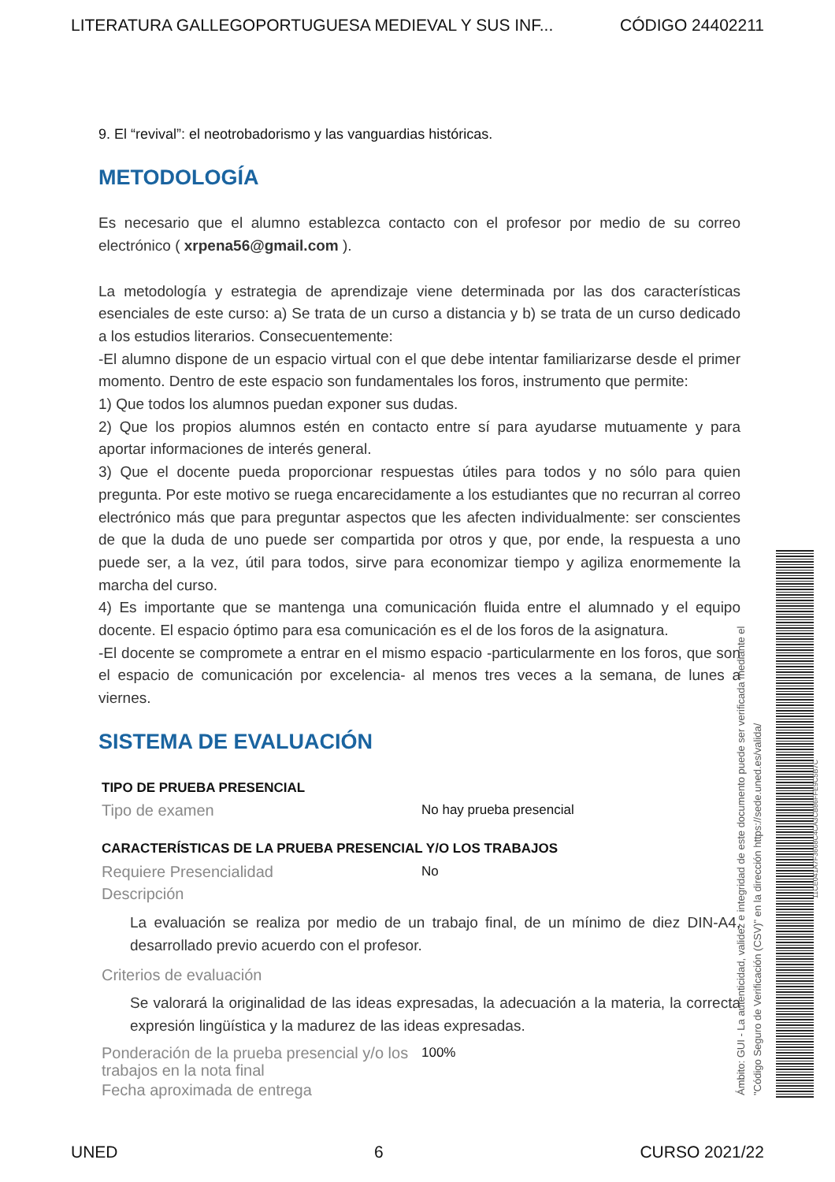LITERATURA GALLEGOPORTUGUESA MEDIEVAL Y SUS INF... CÓDIGO 24402211
9. El “revival”: el neotrobadorismo y las vanguardias históricas.
METODOLOGÍA
Es necesario que el alumno establezca contacto con el profesor por medio de su correo electrónico ( xrpena56@gmail.com ).
La metodología y estrategia de aprendizaje viene determinada por las dos características esenciales de este curso: a) Se trata de un curso a distancia y b) se trata de un curso dedicado a los estudios literarios. Consecuentemente:
-El alumno dispone de un espacio virtual con el que debe intentar familiarizarse desde el primer momento. Dentro de este espacio son fundamentales los foros, instrumento que permite:
1) Que todos los alumnos puedan exponer sus dudas.
2) Que los propios alumnos estén en contacto entre sí para ayudarse mutuamente y para aportar informaciones de interés general.
3) Que el docente pueda proporcionar respuestas útiles para todos y no sólo para quien pregunta. Por este motivo se ruega encarecidamente a los estudiantes que no recurran al correo electrónico más que para preguntar aspectos que les afecten individualmente: ser conscientes de que la duda de uno puede ser compartida por otros y que, por ende, la respuesta a uno puede ser, a la vez, útil para todos, sirve para economizar tiempo y agiliza enormemente la marcha del curso.
4) Es importante que se mantenga una comunicación fluida entre el alumnado y el equipo docente. El espacio óptimo para esa comunicación es el de los foros de la asignatura.
-El docente se compromete a entrar en el mismo espacio -particularmente en los foros, que son el espacio de comunicación por excelencia- al menos tres veces a la semana, de lunes a viernes.
SISTEMA DE EVALUACIÓN
TIPO DE PRUEBA PRESENCIAL
Tipo de examen No hay prueba presencial
CARACTERÍSTICAS DE LA PRUEBA PRESENCIAL Y/O LOS TRABAJOS
Requiere Presencialidad No
Descripción
La evaluación se realiza por medio de un trabajo final, de un mínimo de diez DIN-A4, desarrollado previo acuerdo con el profesor.
Criterios de evaluación
Se valorará la originalidad de las ideas expresadas, la adecuación a la materia, la correcta expresión lingüística y la madurez de las ideas expresadas.
Ponderación de la prueba presencial y/o los trabajos en la nota final 100%
Fecha aproximada de entrega
Ámbito: GUI - La autenticidad, validez e integridad de este documento puede ser verificada mediante el
"Código Seguro de Verificación (CSV)" en la dirección https://sede.uned.es/valida/
11CE041A7F3668C4CA3CB86FFE9C5B7C
UNED 6 CURSO 2021/22